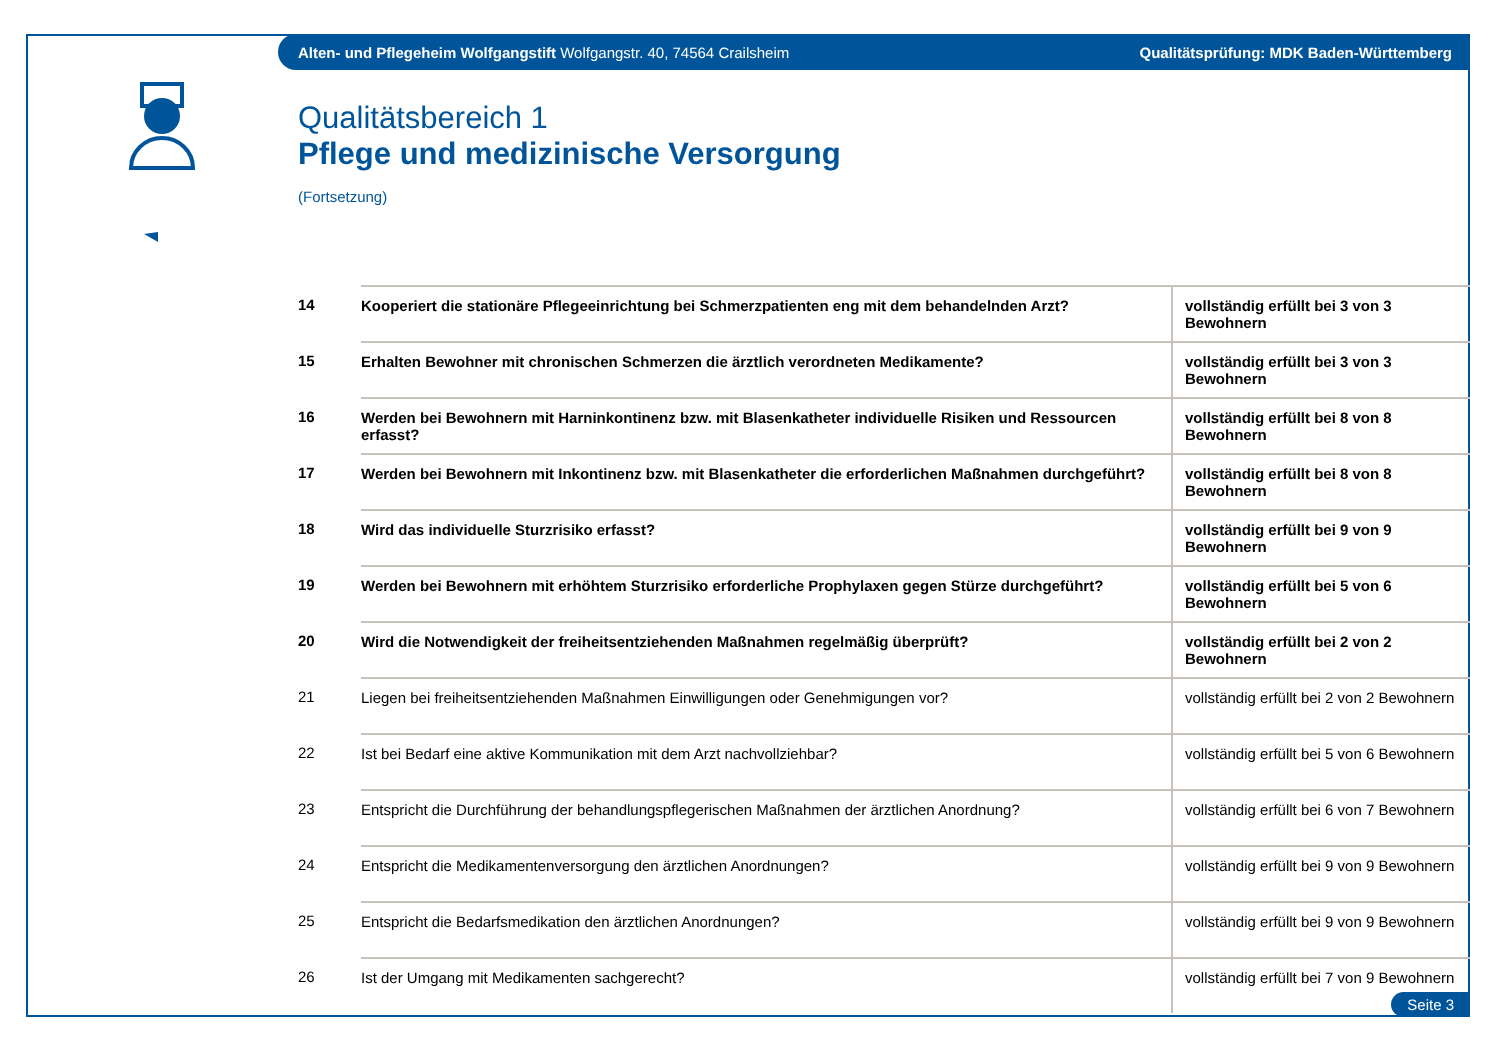Alten- und Pflegeheim Wolfgangstift Wolfgangstr. 40, 74564 Crailsheim Qualitätsprüfung: MDK Baden-Württemberg
Qualitätsbereich 1
Pflege und medizinische Versorgung
(Fortsetzung)
| 14 | Kooperiert die stationäre Pflegeeinrichtung bei Schmerzpatienten eng mit dem behandelnden Arzt? | vollständig erfüllt bei 3 von 3 Bewohnern |
| 15 | Erhalten Bewohner mit chronischen Schmerzen die ärztlich verordneten Medikamente? | vollständig erfüllt bei 3 von 3 Bewohnern |
| 16 | Werden bei Bewohnern mit Harninkontinenz bzw. mit Blasenkatheter individuelle Risiken und Ressourcen erfasst? | vollständig erfüllt bei 8 von 8 Bewohnern |
| 17 | Werden bei Bewohnern mit Inkontinenz bzw. mit Blasenkatheter die erforderlichen Maßnahmen durchgeführt? | vollständig erfüllt bei 8 von 8 Bewohnern |
| 18 | Wird das individuelle Sturzrisiko erfasst? | vollständig erfüllt bei 9 von 9 Bewohnern |
| 19 | Werden bei Bewohnern mit erhöhtem Sturzrisiko erforderliche Prophylaxen gegen Stürze durchgeführt? | vollständig erfüllt bei 5 von 6 Bewohnern |
| 20 | Wird die Notwendigkeit der freiheitsentziehenden Maßnahmen regelmäßig überprüft? | vollständig erfüllt bei 2 von 2 Bewohnern |
| 21 | Liegen bei freiheitsentziehenden Maßnahmen Einwilligungen oder Genehmigungen vor? | vollständig erfüllt bei 2 von 2 Bewohnern |
| 22 | Ist bei Bedarf eine aktive Kommunikation mit dem Arzt nachvollziehbar? | vollständig erfüllt bei 5 von 6 Bewohnern |
| 23 | Entspricht die Durchführung der behandlungspflegerischen Maßnahmen der ärztlichen Anordnung? | vollständig erfüllt bei 6 von 7 Bewohnern |
| 24 | Entspricht die Medikamentenversorgung den ärztlichen Anordnungen? | vollständig erfüllt bei 9 von 9 Bewohnern |
| 25 | Entspricht die Bedarfsmedikation den ärztlichen Anordnungen? | vollständig erfüllt bei 9 von 9 Bewohnern |
| 26 | Ist der Umgang mit Medikamenten sachgerecht? | vollständig erfüllt bei 7 von 9 Bewohnern |
Seite 3